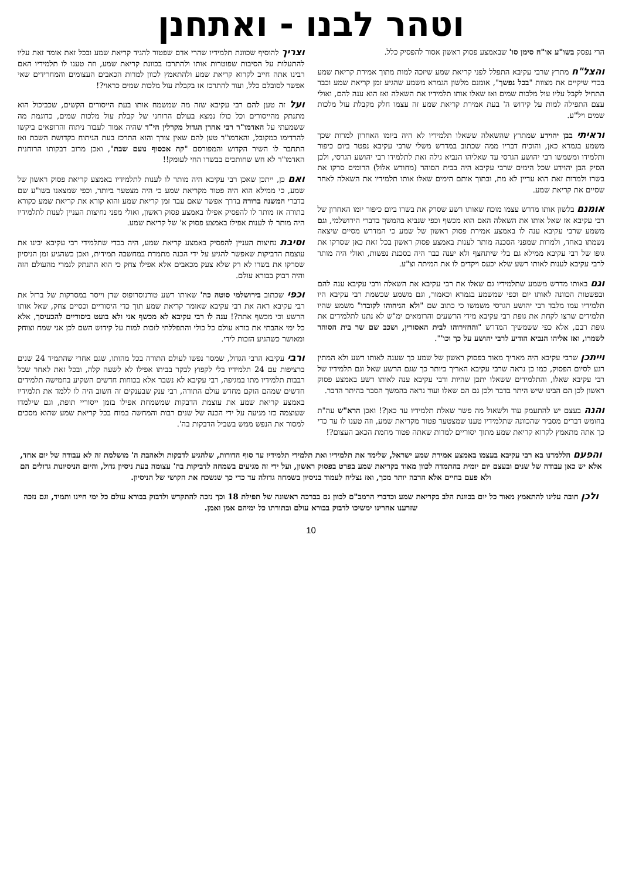וטהר לבנו - ואתחנן
הרי נפסק בשו"ע או"ח סימן סו' שבאמצע פסוק ראשון אסור להפסיק כלל.
והצל"ח מתרץ שרבי עקיבא התפלל לפני קריאת שמע שיזכה למות מתוך אמירת קריאת שמע בכדי שיקיים את מצוות "בכל נפשך", אומנם מלשון הגמרא משמע שהגיע זמן קריאת שמע וכבר התחיל לקבל עליו עול מלכות שמים ואז שאלו אותו תלמידיו את השאלה ואז הוא ענה להם, ואולי עצם התפילה למות על קידוש ה' בעת אמירת קריאת שמע זה עצמו חלק מקבלת עול מלכות שמים ויל"ע.
וראיתי בבן יהוידע שמתרץ שהשאלה ששאלו תלמידיו לא היה ביומו האחרון למרות שכך משמע בגמרא כאן, והוכיח דבריו ממה שכתוב במדרש משלי שרבי עקיבא נפטר ביום כיפור ותלמידו ומשמשו רבי יהושע הגרסי עד שאליהו הנביא גילה זאת לתלמידו רבי יהושע הגרסי, ולכן הסיק הבן יהוידע שכל הימים שרבי עקיבא היה בבית הסוהר (מחודש אלול) הרומים סרקו את בשרו ולמרות זאת הוא עדיין לא מת, ובתוך אותם הימים שאלו אותו תלמידיו את השאלה לאחר שסיים את קריאת שמע.
אומנם בלשון אותו מדרש עצמו מוכח שאותו רשע שסרק את בשרו ביום כיפור יומו האחרון של רבי עקיבא אז שאל אותו את השאלה האם הוא מכשף וכפי שנביא בהמשך בדברי הירושלמי, וגם משמע שרבי עקיבא ענה לו באמצע אמירת פסוק ראשון של שמע כי המדרש מסיים שיצאה נשמתו באחד, ולמרות שמפני הסכנה מותר לענות באמצע פסוק ראשון בכל זאת כאן שסרקו את גופו של רבי עקיבא ממילא גם בלי שיתחצף ולא יענה כבר היה בסכנת נפשות, ואולי היה מותר לרבי עקיבא לענות לאותו רשע שלא יכעס ויקדים לו את המיתה וצ"ע.
וגם באותו מדרש משמע שתלמידיו גם שאלו את רבי עקיבא את השאלה ורבי עקיבא ענה להם ובפשטות הכוונה לאותו יום וכפי שמשמע בגמרא וכאמור, וגם משמע שכשמת רבי עקיבא היו תלמידיו עמו מלבד רבי יהושע הגרסי משמשו כי כתוב שם "ולא הניחוהו לקוברו" משמע שהיו תלמידים שרצו לקחת את גופת רבי עקיבא מידי הרשעים והרומאים ימ"ש לא נתנו לתלמידים את גופת רבם, אלא כפי ששמשיך המדרש "והחזירוהו לבית האסורין, ושכב שם שר בית הסוהר לשמרו, ואז אליהו הנביא הודיע לרבי יהושע על כך וכו'".
וייתכן שרבי עקיבא היה מאריך מאוד בפסוק ראשון של שמע כך שענה לאותו רשע ולא המתין רגע לסיום הפסוק, כמו כן נראה שרבי עקיבא האריך ביותר כך שגם הרשע שאל וגם תלמידיו של רבי עקיבא שאלו, והתלמידים ששאלו יתכן שהיות ורבי עקיבא ענה לאותו רשע באמצע פסוק ראשון לכן הם הבינו שיש היתר בדבר ולכן גם הם שאלו ועוד נראה בהמשך הסבר בהיתר הדבר.
והנה בעצם יש להתעמק עוד ולשאול מה פשר שאלת תלמידיו עד כאן?! ואכן הרא"ש עה"ת בחומש דברים מסביר שהכוונה שתלמידיו טענו שמצטער פטור מקריאת שמע, וזה טענו לו עד כדי כך אתה מתאמץ לקרוא קריאת שמע מתוך יסוריים למרות שאתה פטור מחמת הכאב העצום?!
וצריך להוסיף שכוונת תלמידיו שהרי אדם שפטור להגיד קריאת שמע ובכל זאת אומר זאת עליו להתעלות על הסיבות שפוטרות אותו ולהתרכז בכוונת קריאת שמע, וזה טענו לו תלמידיו האם רבינו אתה חייב לקרוא קריאת שמע ולהתאמץ לכוון למרות הכאבים העצומים והמחרידים שאי אפשר לסובלם כלל, ועוד להתרכז אז בקבלת עול מלכות שמים כראוי?!
ועל זה טען להם רבי עקיבא שזה מה שמשמח אותו בעת הייסורים הקשים, שכביכול הוא מתנתק מהייסורים וכל כולו נמצא בעולם הרוחני של קבלת עול מלכות שמים, כדוגמת מה ששמעתי על האדמו"ר רבי אהרן הגדול מקרלין הי"ד שהיה אמור לעבור ניתוח והרופאים ביקשו להרדימו כמקובל, והאדמו"ר טען להם שאין צורך והוא התרכז בעת הניתוח בקדושת השבת ואז התחבר לו השיר הקדוש והמפורסם "קה אכסוף נועם שבת", ואכן מרוב דבקותו הרוחנית האדמו"ר לא חש שחותכים בבשרו החי לעומק!!
ואם כן, ייתכן שאכן רבי עקיבא היה מותר לו לענות לתלמידיו באמצע קריאת פסוק ראשון של שמע, כי ממילא הוא היה פטור מקריאת שמע כי היה מצטער ביותר, וכפי שמצאנו בשו"ע שם בדברי המשנה ברורה בדרך אפשר שאם עבר זמן קריאת שמע והוא קורא את קריאת שמע כקורא בתורה אז מותר לו להפסיק אפילו באמצע פסוק ראשון, ואולי מפני נחיצות העניין לענות לתלמידיו היה מותר לו לענות אפילו באמצע פסוק א' של קריאת שמע.
וסיבת נחיצות העניין להפסיק באמצע קריאת שמע, היה בכדי שתלמידי רבי עקיבא יבינו את עוצמת הדביקות שאפשר להגיע על ידי הכנה מתמדת במחשבה תמידית, ואכן כשהגיע זמן הניסיון שסרקו את בשרו לא רק שלא צעק מכאבים אלא אפילו צחק כי הוא התנתק לגמרי מהעולם הזה והיה דבוק בבורא עולם.
וכפי שכתוב בירושלמי סוטה כה' שאותו רשע טורנוסרופוס שדן וייסר במסרקות של ברזל את רבי עקיבא ראה את רבי עקיבא שאומר קריאת שמע תוך כדי היסוריים וכסיים צחק, שאל אותו הרשע וכי מכשף אתה?! ענה לו רבי עקיבא לא מכשף אני ולא בועט ביסוריים להכעיסך, אלא כל ימי אהבתי את בורא עולם כל כולי והתפללתי לזכות למות על קידוש השם לכן אני שמח וצוחק ומאושר כשהגיע הזכות לידי.
ורבי עקיבא הרבי הגדול, שמסר נפשו לעולם התורה בכל מהותו, שגם אחרי שהתמיד 24 שנים ברציפות עם 24 תלמידיו בלי לקפוץ לבקר בביתו אפילו לא לשעה קלה, ובכל זאת לאחר שכל רבבות תלמידיו מתו במגיפה, רבי עקיבא לא נשבר אלא בכוחות חדשים השקיע בחמישה תלמידים חדשים שמהם הוקם מחדש עולם התורה, רבי ענק שבענקים זה חשוב היה לו ללמד את תלמידיו באמצע קריאת שמע את עוצמת הדבקות שמשמחת אפילו בזמן ייסוריי תופת, וגם שילמדו שעוצמה כזו מגיעה על ידי הכנה של שנים רבות והמחשה במוח בכל קריאת שמע שהוא מסכים למסור את הנפש ממש בשביל הדבקות בה'.
והפעם הללמדנו בא רבי עקיבא בעצמו באמצע אמירת שמע ישראל, שלימד את תלמידיו ואת תלמידי תלמידיו עד סוף הדורות, שלהגיע לדבקות ולאהבת ה' מושלמת זה לא עבודה של יום אחד, אלא יש כאן עבודה של שנים ובעצם יום יומית בהתמדה לכוון מאוד בקריאת שמע בפרט בפסוק ראשון, ועל ידי זה מגיעים בשמחה לדביקות בה' עצומה בעת ניסיון גדול, והיום הניסיונות גדולים הם ולא פעם בחיים אלא הרבה יותר מכך, ואז נצליח לעמוד בניסיון בשמחה גדולה עד כדי כך שנשכח את הקושי של הניסיון.
ולכן חובה עלינו להתאמץ מאוד כל יום בכוונת הלב בקריאת שמע וכדברי הרמב"ם לכוון גם בברכה ראשונה של תפילת 18 וכך נזכה להתקדש ולדבוק בבורא עולם כל ימי חיינו ותמיד, וגם נזכה שזרענו אחרינו ימשיכו לדבוק בבורא עולם ובתורתו כל ימיהם אמן ואמן.
10